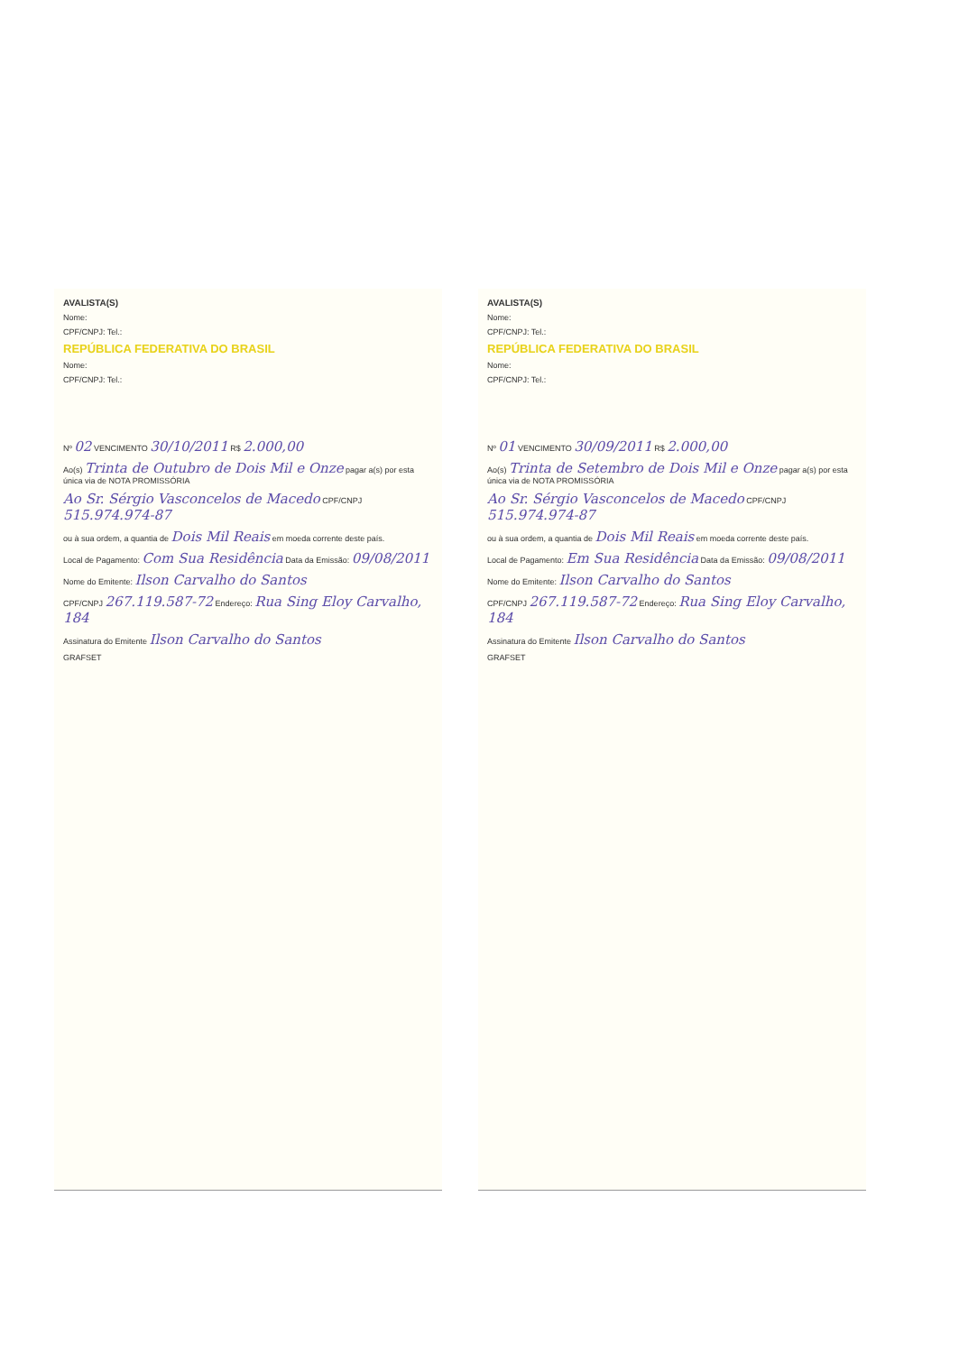AVALISTA(S)
Nome:
CPF/CNPJ: Tel.:
REPÚBLICA FEDERATIVA DO BRASIL
Nome:
CPF/CNPJ: Tel.:
Nº 02 VENCIMENTO 30/10/2011 R$ 2.000,00
Ao(s) Trinta de Outubro de Dois Mil e Onze pagar a(s) por esta única via de NOTA PROMISSÓRIA
Ao Sr. Sérgio Vasconcelos de Macedo CPF/CNPJ 515.974.974-87
ou à sua ordem, a quantia de Dois Mil Reais em moeda corrente deste país.
Local de Pagamento: Com Sua Residência Data da Emissão: 09/08/2011
Nome do Emitente: Ilson Carvalho do Santos
CPF/CNPJ 267.119.587-72 Endereço: Rua Sing Eloy Carvalho, 184
Assinatura do Emitente Ilson Carvalho do Santos
GRAFSET
AVALISTA(S)
Nome:
CPF/CNPJ: Tel.:
REPÚBLICA FEDERATIVA DO BRASIL
Nome:
CPF/CNPJ: Tel.:
Nº 01 VENCIMENTO 30/09/2011 R$ 2.000,00
Ao(s) Trinta de Setembro de Dois Mil e Onze pagar a(s) por esta única via de NOTA PROMISSÓRIA
Ao Sr. Sérgio Vasconcelos de Macedo CPF/CNPJ 515.974.974-87
ou à sua ordem, a quantia de Dois Mil Reais em moeda corrente deste país.
Local de Pagamento: Em Sua Residência Data da Emissão: 09/08/2011
Nome do Emitente: Ilson Carvalho do Santos
CPF/CNPJ 267.119.587-72 Endereço: Rua Sing Eloy Carvalho, 184
Assinatura do Emitente Ilson Carvalho do Santos
GRAFSET